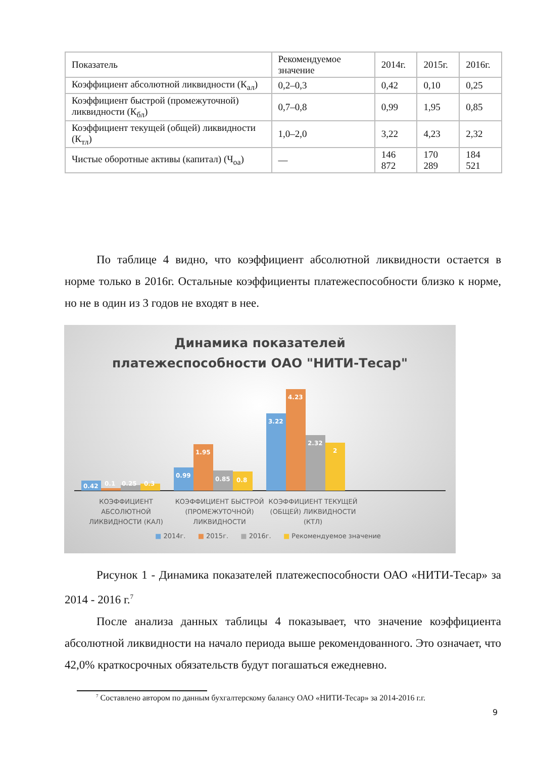| Показатель | Рекомендуемое значение | 2014г. | 2015г. | 2016г. |
| --- | --- | --- | --- | --- |
| Коэффициент абсолютной ликвидности (К<sub>ал</sub>) | 0,2–0,3 | 0,42 | 0,10 | 0,25 |
| Коэффициент быстрой (промежуточной) ликвидности (К<sub>бл</sub>) | 0,7–0,8 | 0,99 | 1,95 | 0,85 |
| Коэффициент текущей (общей) ликвидности (К<sub>тл</sub>) | 1,0–2,0 | 3,22 | 4,23 | 2,32 |
| Чистые оборотные активы (капитал) (Ч<sub>оа</sub>) | — | 146 872 | 170 289 | 184 521 |
По таблице 4 видно, что коэффициент абсолютной ликвидности остается в норме только в 2016г. Остальные коэффициенты платежеспособности близко к норме, но не в один из 3 годов не входят в нее.
Динамика показателей
платежеспособности ОАО "НИТИ-Тесар"
0.42
0.1
0.25
0.3
0.99
1.95
0.85
0.8
3.22
4.23
2.32
2
КОЭФФИЦИЕНТ АБСОЛЮТНОЙ ЛИКВИДНОСТИ (КАЛ)
КОЭФФИЦИЕНТ БЫСТРОЙ (ПРОМЕЖУТОЧНОЙ) ЛИКВИДНОСТИ
КОЭФФИЦИЕНТ ТЕКУЩЕЙ (ОБЩЕЙ) ЛИКВИДНОСТИ (КТЛ)
■ 2014г. ■ 2015г. ■ 2016г. ■ Рекомендуемое значение
Рисунок 1 - Динамика показателей платежеспособности ОАО «НИТИ-Тесар» за 2014 - 2016 г.<sup>7</sup>
После анализа данных таблицы 4 показывает, что значение коэффициента абсолютной ликвидности на начало периода выше рекомендованного. Это означает, что 42,0% краткосрочных обязательств будут погашаться ежедневно.
<sup>7</sup> Составлено автором по данным бухгалтерскому балансу ОАО «НИТИ-Тесар» за 2014-2016 г.г.
9